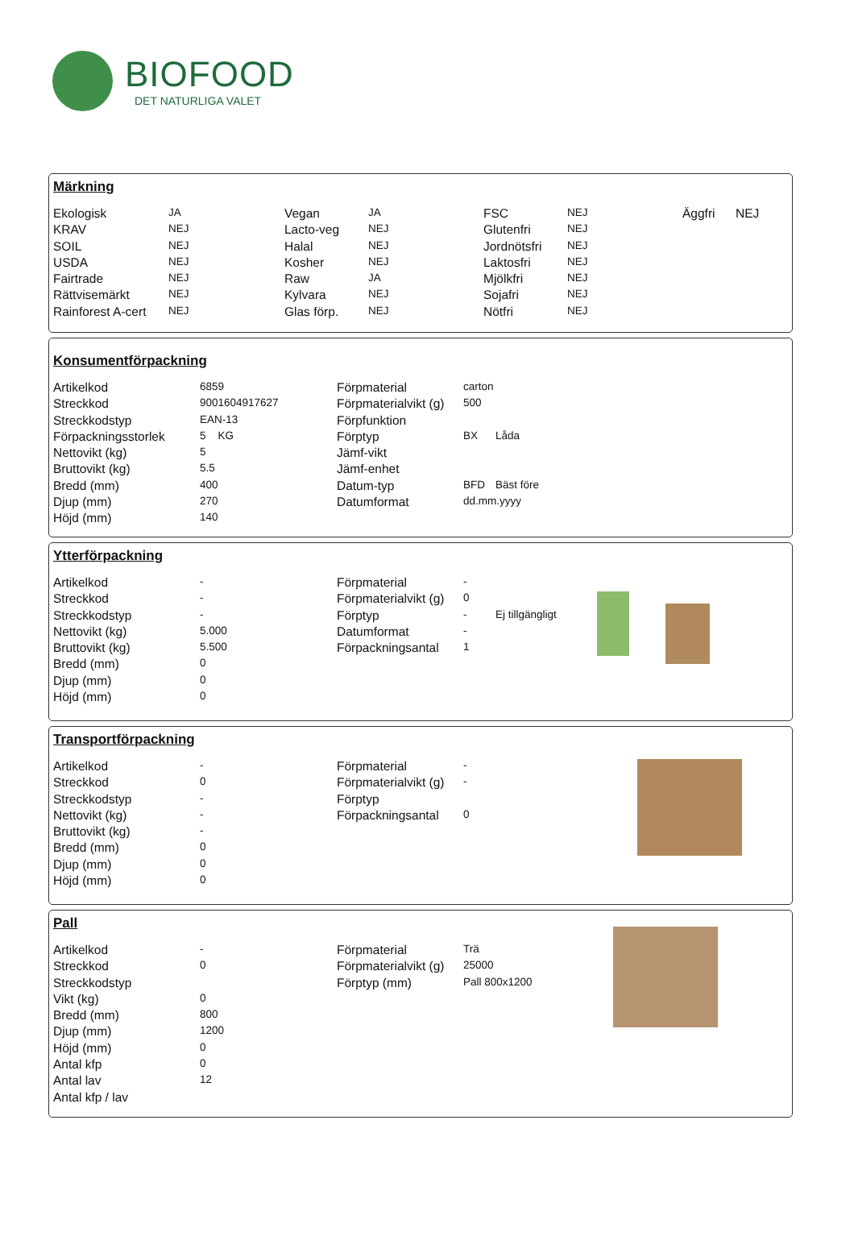BIOFOOD
DET NATURLIGA VALET
Märkning
| Ekologisk | JA | Vegan | JA | FSC | NEJ | Äggfri | NEJ |
| KRAV | NEJ | Lacto-veg | NEJ | Glutenfri | NEJ | | |
| SOIL | NEJ | Halal | NEJ | Jordnötsfri | NEJ | | |
| USDA | NEJ | Kosher | NEJ | Laktosfri | NEJ | | |
| Fairtrade | NEJ | Raw | JA | Mjölkfri | NEJ | | |
| Rättvisemärkt | NEJ | Kylvara | NEJ | Sojafri | NEJ | | |
| Rainforest A-cert | NEJ | Glas förp. | NEJ | Nötfri | NEJ | | |
Konsumentförpackning
| Artikelkod | 6859 | Förpmaterial | carton | |
| Streckkod | 9001604917627 | Förpmaterialvikt (g) | 500 | |
| Streckkodstyp | EAN-13 | Förpfunktion | | |
| Förpackningsstorlek | 5 KG | Förptyp | BX | Låda |
| Nettovikt (kg) | 5 | Jämf-vikt | | |
| Bruttovikt (kg) | 5.5 | Jämf-enhet | | |
| Bredd (mm) | 400 | Datum-typ | BFD | Bäst före |
| Djup (mm) | 270 | Datumformat | dd.mm.yyyy | |
| Höjd (mm) | 140 | | | |
Ytterförpackning
| Artikelkod | - | Förpmaterial | - | |
| Streckkod | - | Förpmaterialvikt (g) | 0 | |
| Streckkodstyp | - | Förptyp | - | Ej tillgängligt |
| Nettovikt (kg) | 5.000 | Datumformat | - | |
| Bruttovikt (kg) | 5.500 | Förpackningsantal | 1 | |
| Bredd (mm) | 0 | | | |
| Djup (mm) | 0 | | | |
| Höjd (mm) | 0 | | | |
Transportförpackning
| Artikelkod | - | Förpmaterial | - |
| Streckkod | 0 | Förpmaterialvikt (g) | - |
| Streckkodstyp | - | Förptyp | |
| Nettovikt (kg) | - | Förpackningsantal | 0 |
| Bruttovikt (kg) | - | | |
| Bredd (mm) | 0 | | |
| Djup (mm) | 0 | | |
| Höjd (mm) | 0 | | |
Pall
| Artikelkod | - | Förpmaterial | Trä |
| Streckkod | 0 | Förpmaterialvikt (g) | 25000 |
| Streckkodstyp | | Förptyp (mm) | Pall 800x1200 |
| Vikt (kg) | 0 | | |
| Bredd (mm) | 800 | | |
| Djup (mm) | 1200 | | |
| Höjd (mm) | 0 | | |
| Antal kfp | 0 | | |
| Antal lav | 12 | | |
| Antal kfp / lav | | | |